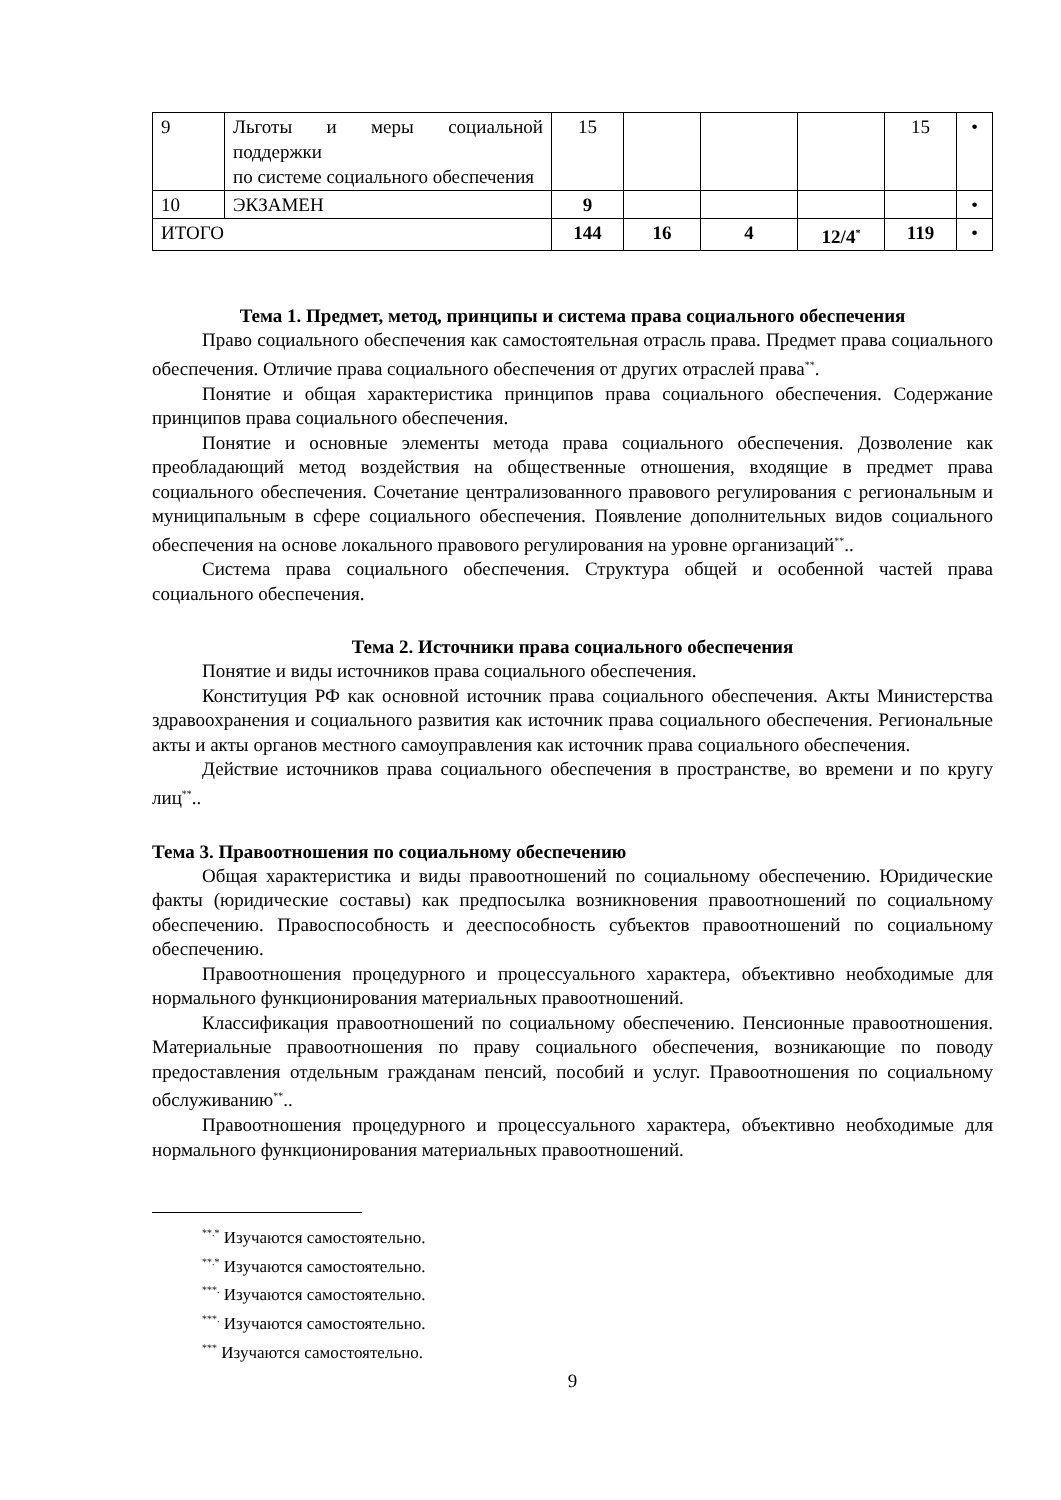| 9 | Льготы и меры социальной поддержки по системе социального обеспечения | 15 | | | | 15 | • |
| 10 | ЭКЗАМЕН | 9 | | | | | • |
| ИТОГО | | 144 | 16 | 4 | 12/4<sup>*</sup> | 119 | • |
Тема 1. Предмет, метод, принципы и система права социального обеспечения
Право социального обеспечения как самостоятельная отрасль права. Предмет права социального обеспечения. Отличие права социального обеспечения от других отраслей права<sup>**</sup>.
Понятие и общая характеристика принципов права социального обеспечения. Содержание принципов права социального обеспечения.
Понятие и основные элементы метода права социального обеспечения. Дозволение как преобладающий метод воздействия на общественные отношения, входящие в предмет права социального обеспечения. Сочетание централизованного правового регулирования с региональным и муниципальным в сфере социального обеспечения. Появление дополнительных видов социального обеспечения на основе локального правового регулирования на уровне организаций<sup>**</sup>..
Система права социального обеспечения. Структура общей и особенной частей права социального обеспечения.
Тема 2. Источники права социального обеспечения
Понятие и виды источников права социального обеспечения.
Конституция РФ как основной источник права социального обеспечения. Акты Министерства здравоохранения и социального развития как источник права социального обеспечения. Региональные акты и акты органов местного самоуправления как источник права социального обеспечения.
Действие источников права социального обеспечения в пространстве, во времени и по кругу лиц<sup>**</sup>..
Тема 3. Правоотношения по социальному обеспечению
Общая характеристика и виды правоотношений по социальному обеспечению. Юридические факты (юридические составы) как предпосылка возникновения правоотношений по социальному обеспечению. Правоспособность и дееспособность субъектов правоотношений по социальному обеспечению.
Правоотношения процедурного и процессуального характера, объективно необходимые для нормального функционирования материальных правоотношений.
Классификация правоотношений по социальному обеспечению. Пенсионные правоотношения. Материальные правоотношения по праву социального обеспечения, возникающие по поводу предоставления отдельным гражданам пенсий, пособий и услуг. Правоотношения по социальному обслуживанию<sup>**</sup>..
Правоотношения процедурного и процессуального характера, объективно необходимые для нормального функционирования материальных правоотношений.
<sup>**.*</sup> Изучаются самостоятельно.
<sup>**.*</sup> Изучаются самостоятельно.
<sup>***.</sup> Изучаются самостоятельно.
<sup>***.</sup> Изучаются самостоятельно.
<sup>***</sup> Изучаются самостоятельно.
9